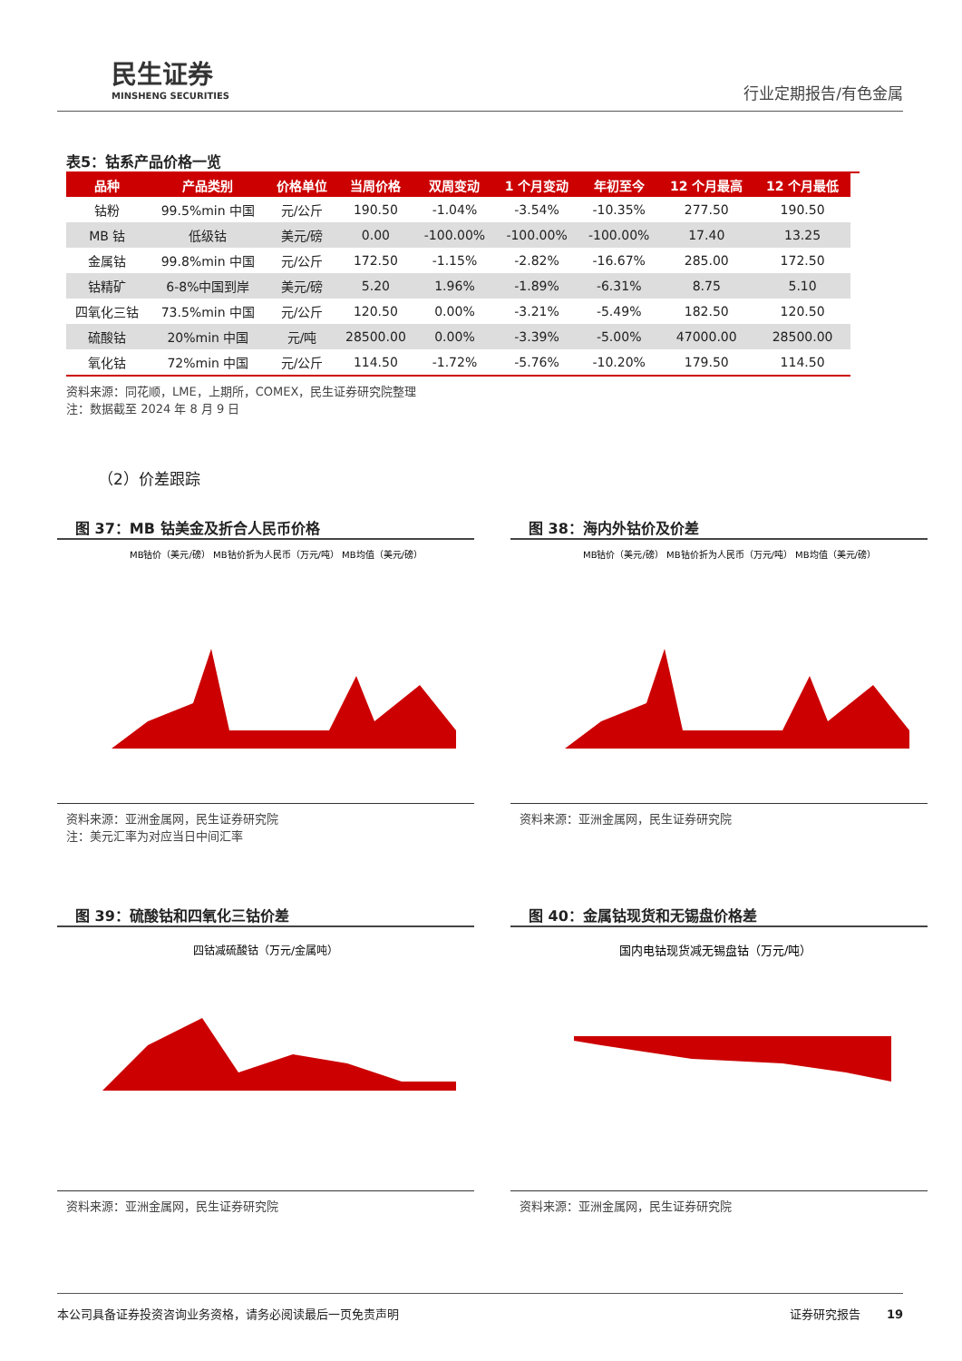民生证券
MINSHENG SECURITIES
行业定期报告/有色金属
表5：钴系产品价格一览
| 品种 | 产品类别 | 价格单位 | 当周价格 | 双周变动 | 1 个月变动 | 年初至今 | 12 个月最高 | 12 个月最低 |
| --- | --- | --- | --- | --- | --- | --- | --- | --- |
| 钴粉 | 99.5%min 中国 | 元/公斤 | 190.50 | -1.04% | -3.54% | -10.35% | 277.50 | 190.50 |
| MB 钴 | 低级钴 | 美元/磅 | 0.00 | -100.00% | -100.00% | -100.00% | 17.40 | 13.25 |
| 金属钴 | 99.8%min 中国 | 元/公斤 | 172.50 | -1.15% | -2.82% | -16.67% | 285.00 | 172.50 |
| 钴精矿 | 6-8%中国到岸 | 美元/磅 | 5.20 | 1.96% | -1.89% | -6.31% | 8.75 | 5.10 |
| 四氧化三钴 | 73.5%min 中国 | 元/公斤 | 120.50 | 0.00% | -3.21% | -5.49% | 182.50 | 120.50 |
| 硫酸钴 | 20%min 中国 | 元/吨 | 28500.00 | 0.00% | -3.39% | -5.00% | 47000.00 | 28500.00 |
| 氧化钴 | 72%min 中国 | 元/公斤 | 114.50 | -1.72% | -5.76% | -10.20% | 179.50 | 114.50 |
资料来源：同花顺，LME，上期所，COMEX，民生证券研究院整理
注：数据截至 2024 年 8 月 9 日
（2）价差跟踪
图 37：MB 钴美金及折合人民币价格
MB钴价（美元/磅） MB钴价折为人民币（万元/吨） MB均值（美元/磅）
资料来源：亚洲金属网，民生证券研究院
注：美元汇率为对应当日中间汇率
图 38：海内外钴价及价差
MB钴价（美元/磅） MB钴价折为人民币（万元/吨） MB均值（美元/磅）
资料来源：亚洲金属网，民生证券研究院
图 39：硫酸钴和四氧化三钴价差
四钴减硫酸钴（万元/金属吨）
资料来源：亚洲金属网，民生证券研究院
图 40：金属钴现货和无锡盘价格差
国内电钴现货减无锡盘钴（万元/吨）
资料来源：亚洲金属网，民生证券研究院
本公司具备证券投资咨询业务资格，请务必阅读最后一页免责声明 证券研究报告 19